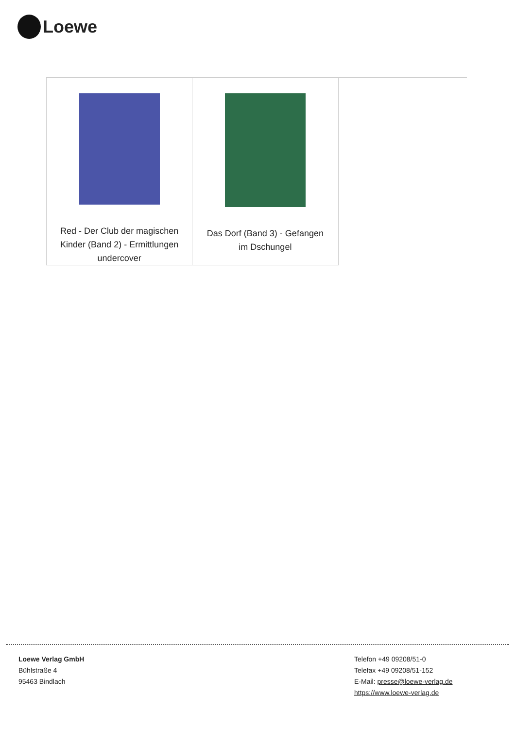Loewe
| Red - Der Club der magischen Kinder (Band 2) - Ermittlungen undercover | Das Dorf (Band 3) - Gefangen im Dschungel | |
Loewe Verlag GmbH
Bühlstraße 4
95463 Bindlach
Telefon +49 09208/51-0
Telefax +49 09208/51-152
E-Mail: presse@loewe-verlag.de
https://www.loewe-verlag.de